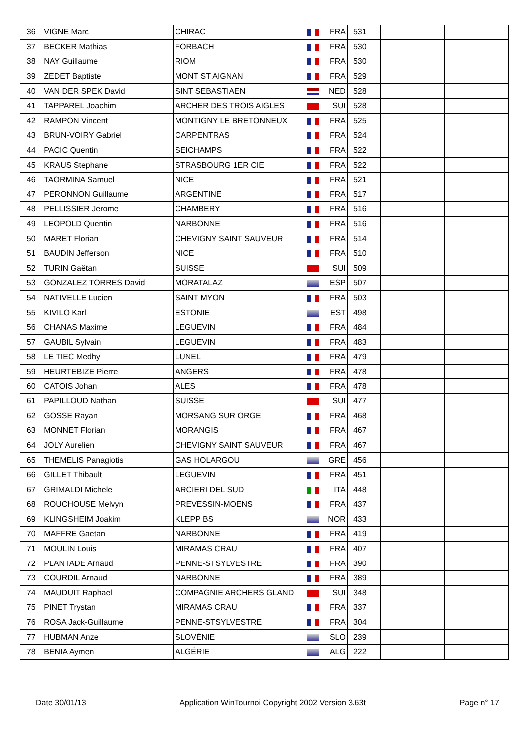| 36 | VIGNE Marc | CHIRAC | FRA | 531 | | | | | | |
| 37 | BECKER Mathias | FORBACH | FRA | 530 | | | | | | |
| 38 | NAY Guillaume | RIOM | FRA | 530 | | | | | | |
| 39 | ZEDET Baptiste | MONT ST AIGNAN | FRA | 529 | | | | | | |
| 40 | VAN DER SPEK David | SINT SEBASTIAEN | NED | 528 | | | | | | |
| 41 | TAPPAREL Joachim | ARCHER DES TROIS AIGLES | SUI | 528 | | | | | | |
| 42 | RAMPON Vincent | MONTIGNY LE BRETONNEUX | FRA | 525 | | | | | | |
| 43 | BRUN-VOIRY Gabriel | CARPENTRAS | FRA | 524 | | | | | | |
| 44 | PACIC Quentin | SEICHAMPS | FRA | 522 | | | | | | |
| 45 | KRAUS Stephane | STRASBOURG 1ER CIE | FRA | 522 | | | | | | |
| 46 | TAORMINA Samuel | NICE | FRA | 521 | | | | | | |
| 47 | PERONNON Guillaume | ARGENTINE | FRA | 517 | | | | | | |
| 48 | PELLISSIER Jerome | CHAMBERY | FRA | 516 | | | | | | |
| 49 | LEOPOLD Quentin | NARBONNE | FRA | 516 | | | | | | |
| 50 | MARET Florian | CHEVIGNY SAINT SAUVEUR | FRA | 514 | | | | | | |
| 51 | BAUDIN Jefferson | NICE | FRA | 510 | | | | | | |
| 52 | TURIN Gaëtan | SUISSE | SUI | 509 | | | | | | |
| 53 | GONZALEZ TORRES David | MORATALAZ | ESP | 507 | | | | | | |
| 54 | NATIVELLE Lucien | SAINT MYON | FRA | 503 | | | | | | |
| 55 | KIVILO Karl | ESTONIE | EST | 498 | | | | | | |
| 56 | CHANAS Maxime | LEGUEVIN | FRA | 484 | | | | | | |
| 57 | GAUBIL Sylvain | LEGUEVIN | FRA | 483 | | | | | | |
| 58 | LE TIEC Medhy | LUNEL | FRA | 479 | | | | | | |
| 59 | HEURTEBIZE Pierre | ANGERS | FRA | 478 | | | | | | |
| 60 | CATOIS Johan | ALES | FRA | 478 | | | | | | |
| 61 | PAPILLOUD Nathan | SUISSE | SUI | 477 | | | | | | |
| 62 | GOSSE Rayan | MORSANG SUR ORGE | FRA | 468 | | | | | | |
| 63 | MONNET Florian | MORANGIS | FRA | 467 | | | | | | |
| 64 | JOLY Aurelien | CHEVIGNY SAINT SAUVEUR | FRA | 467 | | | | | | |
| 65 | THEMELIS Panagiotis | GAS HOLARGOU | GRE | 456 | | | | | | |
| 66 | GILLET Thibault | LEGUEVIN | FRA | 451 | | | | | | |
| 67 | GRIMALDI Michele | ARCIERI DEL SUD | ITA | 448 | | | | | | |
| 68 | ROUCHOUSE Melvyn | PREVESSIN-MOENS | FRA | 437 | | | | | | |
| 69 | KLINGSHEIM Joakim | KLEPP BS | NOR | 433 | | | | | | |
| 70 | MAFFRE Gaetan | NARBONNE | FRA | 419 | | | | | | |
| 71 | MOULIN Louis | MIRAMAS CRAU | FRA | 407 | | | | | | |
| 72 | PLANTADE Arnaud | PENNE-STSYLVESTRE | FRA | 390 | | | | | | |
| 73 | COURDIL Arnaud | NARBONNE | FRA | 389 | | | | | | |
| 74 | MAUDUIT Raphael | COMPAGNIE ARCHERS GLAND | SUI | 348 | | | | | | |
| 75 | PINET Trystan | MIRAMAS CRAU | FRA | 337 | | | | | | |
| 76 | ROSA Jack-Guillaume | PENNE-STSYLVESTRE | FRA | 304 | | | | | | |
| 77 | HUBMAN Anze | SLOVÉNIE | SLO | 239 | | | | | | |
| 78 | BENIA Aymen | ALGÉRIE | ALG | 222 | | | | | | |
Date 30/01/13 Application WinTournoi Copyright 2002 Version 3.63t Page n° 17